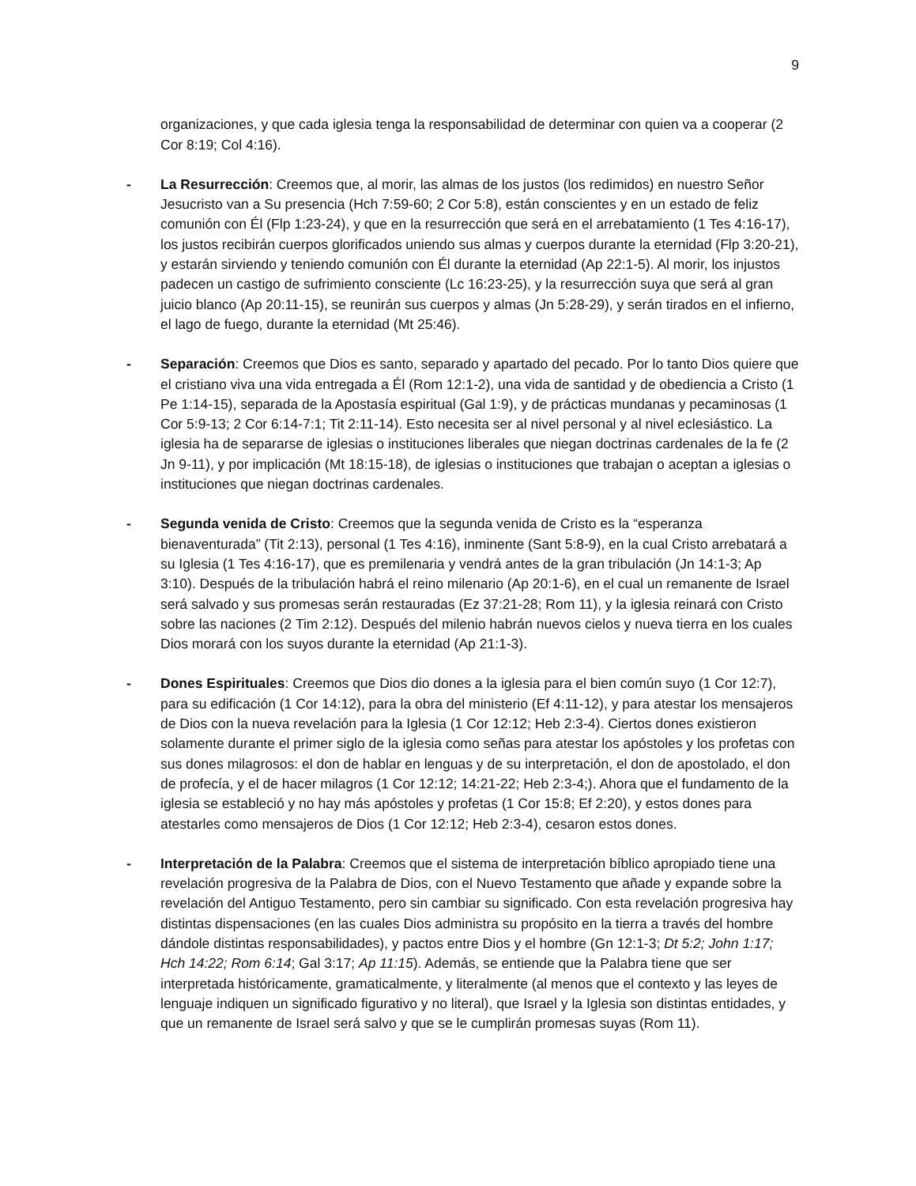9
organizaciones, y que cada iglesia tenga la responsabilidad de determinar con quien va a cooperar (2 Cor 8:19; Col 4:16).
- La Resurrección: Creemos que, al morir, las almas de los justos (los redimidos) en nuestro Señor Jesucristo van a Su presencia (Hch 7:59-60; 2 Cor 5:8), están conscientes y en un estado de feliz comunión con Él (Flp 1:23-24), y que en la resurrección que será en el arrebatamiento (1 Tes 4:16-17), los justos recibirán cuerpos glorificados uniendo sus almas y cuerpos durante la eternidad (Flp 3:20-21), y estarán sirviendo y teniendo comunión con Él durante la eternidad (Ap 22:1-5). Al morir, los injustos padecen un castigo de sufrimiento consciente (Lc 16:23-25), y la resurrección suya que será al gran juicio blanco (Ap 20:11-15), se reunirán sus cuerpos y almas (Jn 5:28-29), y serán tirados en el infierno, el lago de fuego, durante la eternidad (Mt 25:46).
- Separación: Creemos que Dios es santo, separado y apartado del pecado. Por lo tanto Dios quiere que el cristiano viva una vida entregada a Él (Rom 12:1-2), una vida de santidad y de obediencia a Cristo (1 Pe 1:14-15), separada de la Apostasía espiritual (Gal 1:9), y de prácticas mundanas y pecaminosas (1 Cor 5:9-13; 2 Cor 6:14-7:1; Tit 2:11-14). Esto necesita ser al nivel personal y al nivel eclesiástico. La iglesia ha de separarse de iglesias o instituciones liberales que niegan doctrinas cardenales de la fe (2 Jn 9-11), y por implicación (Mt 18:15-18), de iglesias o instituciones que trabajan o aceptan a iglesias o instituciones que niegan doctrinas cardenales.
- Segunda venida de Cristo: Creemos que la segunda venida de Cristo es la “esperanza bienaventurada” (Tit 2:13), personal (1 Tes 4:16), inminente (Sant 5:8-9), en la cual Cristo arrebatará a su Iglesia (1 Tes 4:16-17), que es premilenaria y vendrá antes de la gran tribulación (Jn 14:1-3; Ap 3:10). Después de la tribulación habrá el reino milenario (Ap 20:1-6), en el cual un remanente de Israel será salvado y sus promesas serán restauradas (Ez 37:21-28; Rom 11), y la iglesia reinará con Cristo sobre las naciones (2 Tim 2:12). Después del milenio habrán nuevos cielos y nueva tierra en los cuales Dios morará con los suyos durante la eternidad (Ap 21:1-3).
- Dones Espirituales: Creemos que Dios dio dones a la iglesia para el bien común suyo (1 Cor 12:7), para su edificación (1 Cor 14:12), para la obra del ministerio (Ef 4:11-12), y para atestar los mensajeros de Dios con la nueva revelación para la Iglesia (1 Cor 12:12; Heb 2:3-4). Ciertos dones existieron solamente durante el primer siglo de la iglesia como señas para atestar los apóstoles y los profetas con sus dones milagrosos: el don de hablar en lenguas y de su interpretación, el don de apostolado, el don de profecía, y el de hacer milagros (1 Cor 12:12; 14:21-22; Heb 2:3-4;). Ahora que el fundamento de la iglesia se estableció y no hay más apóstoles y profetas (1 Cor 15:8; Ef 2:20), y estos dones para atestarles como mensajeros de Dios (1 Cor 12:12; Heb 2:3-4), cesaron estos dones.
- Interpretación de la Palabra: Creemos que el sistema de interpretación bíblico apropiado tiene una revelación progresiva de la Palabra de Dios, con el Nuevo Testamento que añade y expande sobre la revelación del Antiguo Testamento, pero sin cambiar su significado. Con esta revelación progresiva hay distintas dispensaciones (en las cuales Dios administra su propósito en la tierra a través del hombre dándole distintas responsabilidades), y pactos entre Dios y el hombre (Gn 12:1-3; Dt 5:2; John 1:17; Hch 14:22; Rom 6:14; Gal 3:17; Ap 11:15). Además, se entiende que la Palabra tiene que ser interpretada históricamente, gramaticalmente, y literalmente (al menos que el contexto y las leyes de lenguaje indiquen un significado figurativo y no literal), que Israel y la Iglesia son distintas entidades, y que un remanente de Israel será salvo y que se le cumplirán promesas suyas (Rom 11).